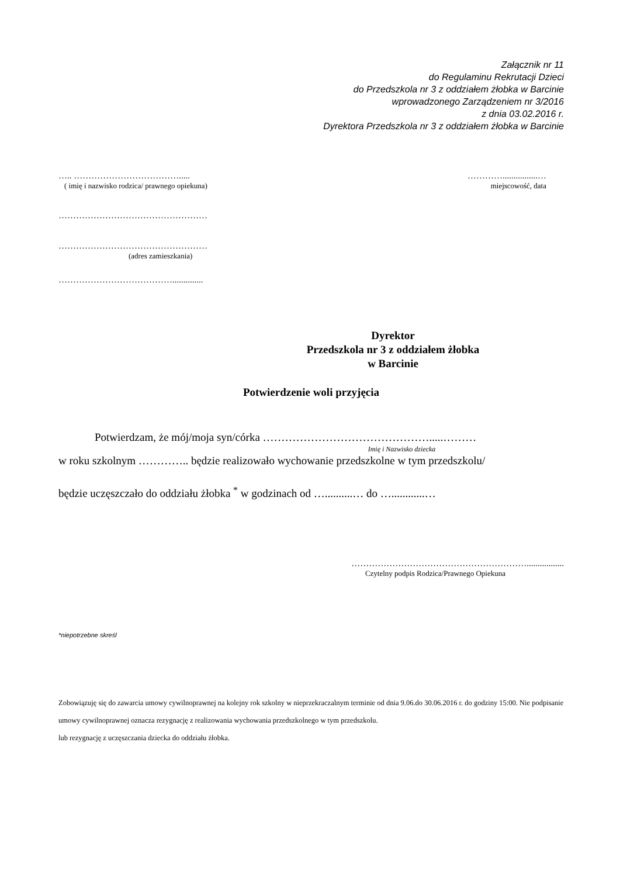Załącznik nr 11
do Regulaminu Rekrutacji Dzieci
do Przedszkola nr 3 z oddziałem żłobka w Barcinie
wprowadzonego Zarządzeniem nr 3/2016
z dnia 03.02.2016 r.
Dyrektora Przedszkola nr 3 z oddziałem żłobka w Barcinie
….. ……………………………….....
( imię i nazwisko rodzica/ prawnego opiekuna)
…………................…
miejscowość, data
……………………………………………
……………………………………………
(adres zamieszkania)
…………………………………..............
Dyrektor
Przedszkola nr 3 z oddziałem żłobka
w Barcinie
Potwierdzenie woli przyjęcia
Potwierdzam, że mój/moja syn/córka ……………………………………….....………
Imię i Nazwisko dziecka
w roku szkolnym ………….. będzie realizowało wychowanie przedszkolne w tym przedszkolu/
będzie uczęszczało do oddziału żłobka <sup>*</sup> w godzinach od …..........… do …............…
…………………………………………………….................
Czytelny podpis Rodzica/Prawnego Opiekuna
*niepotrzebne skreśl
Zobowiązuję się do zawarcia umowy cywilnoprawnej na kolejny rok szkolny w nieprzekraczalnym terminie od dnia 9.06.do 30.06.2016 r. do godziny 15:00. Nie podpisanie umowy cywilnoprawnej oznacza rezygnację z realizowania wychowania przedszkolnego w tym przedszkolu.
lub rezygnację z uczęszczania dziecka do oddziału żłobka.